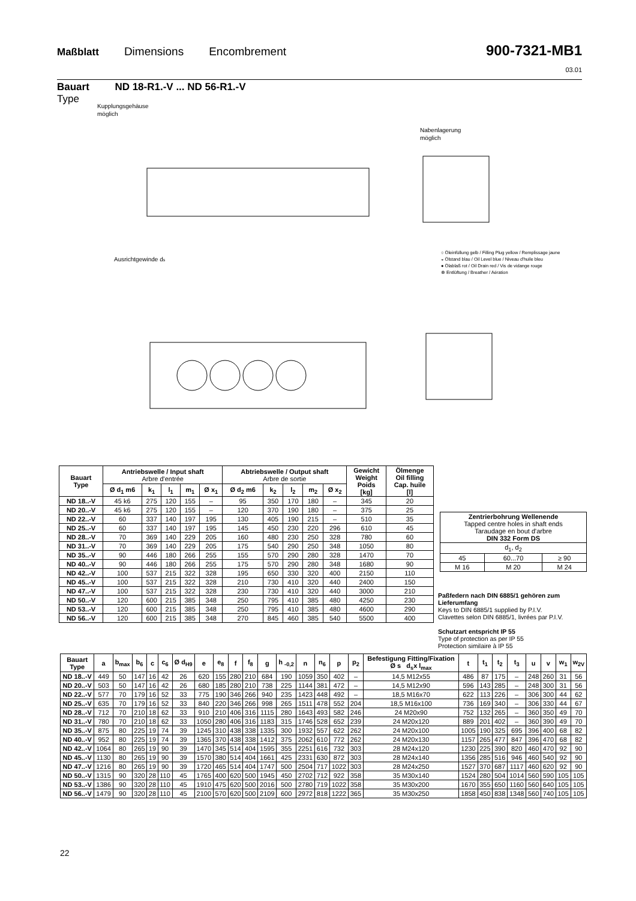Maßblatt Dimensions Encombrement
900-7321-MB1
03.01
Bauart ND 18-R1.-V ... ND 56-R1.-V
Type
Kupplungsgehäuse
möglich
Nabenlagerung
möglich
Ausrichtgewinde ds
○ Öleinfüllung gelb / Filling Plug yellow / Remplissage jaune
◒ Ölstand blau / Oil Level blue / Niveau d'huile bleu
● Ölablaß rot / Oil Drain red / Vis de vidange rouge
⊗ Entlüftung / Breather / Aération
| Bauart Type | Antriebswelle / Input shaft Arbre d'entrée | | | | | Abtriebswelle / Output shaft Arbre de sortie | | | | | Gewicht Weight Poids [kg] | Ölmenge Oil filling Cap. huile [l] |
| --- | --- | --- | --- | --- | --- | --- | --- | --- | --- | --- | --- | --- |
| | Ø d<sub>1</sub> m6 | k<sub>1</sub> | l<sub>1</sub> | m<sub>1</sub> | Ø x<sub>1</sub> | Ø d<sub>2</sub> m6 | k<sub>2</sub> | l<sub>2</sub> | m<sub>2</sub> | Ø x<sub>2</sub> | | |
| ND 18..-V | 45 k6 | 275 | 120 | 155 | – | 95 | 350 | 170 | 180 | – | 345 | 20 |
| ND 20..-V | 45 k6 | 275 | 120 | 155 | – | 120 | 370 | 190 | 180 | – | 375 | 25 |
| ND 22..-V | 60 | 337 | 140 | 197 | 195 | 130 | 405 | 190 | 215 | – | 510 | 35 |
| ND 25..-V | 60 | 337 | 140 | 197 | 195 | 145 | 450 | 230 | 220 | 296 | 610 | 45 |
| ND 28..-V | 70 | 369 | 140 | 229 | 205 | 160 | 480 | 230 | 250 | 328 | 780 | 60 |
| ND 31..-V | 70 | 369 | 140 | 229 | 205 | 175 | 540 | 290 | 250 | 348 | 1050 | 80 |
| ND 35..-V | 90 | 446 | 180 | 266 | 255 | 155 | 570 | 290 | 280 | 328 | 1470 | 70 |
| ND 40..-V | 90 | 446 | 180 | 266 | 255 | 175 | 570 | 290 | 280 | 348 | 1680 | 90 |
| ND 42..-V | 100 | 537 | 215 | 322 | 328 | 195 | 650 | 330 | 320 | 400 | 2150 | 110 |
| ND 45..-V | 100 | 537 | 215 | 322 | 328 | 210 | 730 | 410 | 320 | 440 | 2400 | 150 |
| ND 47..-V | 100 | 537 | 215 | 322 | 328 | 230 | 730 | 410 | 320 | 440 | 3000 | 210 |
| ND 50..-V | 120 | 600 | 215 | 385 | 348 | 250 | 795 | 410 | 385 | 480 | 4250 | 230 |
| ND 53..-V | 120 | 600 | 215 | 385 | 348 | 250 | 795 | 410 | 385 | 480 | 4600 | 290 |
| ND 56..-V | 120 | 600 | 215 | 385 | 348 | 270 | 845 | 460 | 385 | 540 | 5500 | 400 |
| Zentrierbohrung Wellenende Tapped centre holes in shaft ends Taraudage en bout d'arbre DIN 332 Form DS | | |
| d<sub>1</sub>, d<sub>2</sub> | | |
| 45 | 60...70 | ≥ 90 |
| M 16 | M 20 | M 24 |
Paßfedern nach DIN 6885/1 gehören zum Lieferumfang
Keys to DIN 6885/1 supplied by P.I.V.
Clavettes selon DIN 6885/1, livrées par P.I.V.
Schutzart entspricht IP 55
Type of protection as per IP 55
Protection similaire à IP 55
| Bauart Type | a | b<sub>max</sub> | b<sub>6</sub> | c | c<sub>6</sub> | Ø d<sub>H9</sub> | e | e<sub>8</sub> | f | f<sub>8</sub> | g | h <sub>-0,2</sub> | n | n<sub>6</sub> | p | p<sub>2</sub> | Befestigung Fitting/Fixation Ø s d<sub>s</sub>x l<sub>max</sub> | t | t<sub>1</sub> | t<sub>2</sub> | t<sub>3</sub> | u | v | w<sub>1</sub> | w<sub>2V</sub> |
| --- | --- | --- | --- | --- | --- | --- | --- | --- | --- | --- | --- | --- | --- | --- | --- | --- | --- | --- | --- | --- | --- | --- | --- | --- | --- |
| ND 18..-V | 449 | 50 | 147 | 16 | 42 | 26 | 620 | 155 | 280 | 210 | 684 | 190 | 1059 | 350 | 402 | – | 14,5 M12x55 | 486 | 87 | 175 | – | 248 | 260 | 31 | 56 |
| ND 20..-V | 503 | 50 | 147 | 16 | 42 | 26 | 680 | 185 | 280 | 210 | 738 | 225 | 1144 | 381 | 472 | – | 14,5 M12x90 | 596 | 143 | 285 | – | 248 | 300 | 31 | 56 |
| ND 22..-V | 577 | 70 | 179 | 16 | 52 | 33 | 775 | 190 | 346 | 266 | 940 | 235 | 1423 | 448 | 492 | – | 18,5 M16x70 | 622 | 113 | 226 | – | 306 | 300 | 44 | 62 |
| ND 25..-V | 635 | 70 | 179 | 16 | 52 | 33 | 840 | 220 | 346 | 266 | 998 | 265 | 1511 | 478 | 552 | 204 | 18,5 M16x100 | 736 | 169 | 340 | – | 306 | 330 | 44 | 67 |
| ND 28..-V | 712 | 70 | 210 | 18 | 62 | 33 | 910 | 210 | 406 | 316 | 1115 | 280 | 1643 | 493 | 582 | 246 | 24 M20x90 | 752 | 132 | 265 | – | 360 | 350 | 49 | 70 |
| ND 31..-V | 780 | 70 | 210 | 18 | 62 | 33 | 1050 | 280 | 406 | 316 | 1183 | 315 | 1746 | 528 | 652 | 239 | 24 M20x120 | 889 | 201 | 402 | – | 360 | 390 | 49 | 70 |
| ND 35..-V | 875 | 80 | 225 | 19 | 74 | 39 | 1245 | 310 | 438 | 338 | 1335 | 300 | 1932 | 557 | 622 | 262 | 24 M20x100 | 1005 | 190 | 325 | 695 | 396 | 400 | 68 | 82 |
| ND 40..-V | 952 | 80 | 225 | 19 | 74 | 39 | 1365 | 370 | 438 | 338 | 1412 | 375 | 2062 | 610 | 772 | 262 | 24 M20x130 | 1157 | 265 | 477 | 847 | 396 | 470 | 68 | 82 |
| ND 42..-V | 1064 | 80 | 265 | 19 | 90 | 39 | 1470 | 345 | 514 | 404 | 1595 | 355 | 2251 | 616 | 732 | 303 | 28 M24x120 | 1230 | 225 | 390 | 820 | 460 | 470 | 92 | 90 |
| ND 45..-V | 1130 | 80 | 265 | 19 | 90 | 39 | 1570 | 380 | 514 | 404 | 1661 | 425 | 2331 | 630 | 872 | 303 | 28 M24x140 | 1356 | 285 | 516 | 946 | 460 | 540 | 92 | 90 |
| ND 47..-V | 1216 | 80 | 265 | 19 | 90 | 39 | 1720 | 465 | 514 | 404 | 1747 | 500 | 2504 | 717 | 1022 | 303 | 28 M24x250 | 1527 | 370 | 687 | 1117 | 460 | 620 | 92 | 90 |
| ND 50..-V | 1315 | 90 | 320 | 28 | 110 | 45 | 1765 | 400 | 620 | 500 | 1945 | 450 | 2702 | 712 | 922 | 358 | 35 M30x140 | 1524 | 280 | 504 | 1014 | 560 | 590 | 105 | 105 |
| ND 53..-V | 1386 | 90 | 320 | 28 | 110 | 45 | 1910 | 475 | 620 | 500 | 2016 | 500 | 2780 | 719 | 1022 | 358 | 35 M30x200 | 1670 | 355 | 650 | 1160 | 560 | 640 | 105 | 105 |
| ND 56..-V | 1479 | 90 | 320 | 28 | 110 | 45 | 2100 | 570 | 620 | 500 | 2109 | 600 | 2972 | 818 | 1222 | 365 | 35 M30x250 | 1858 | 450 | 838 | 1348 | 560 | 740 | 105 | 105 |
22